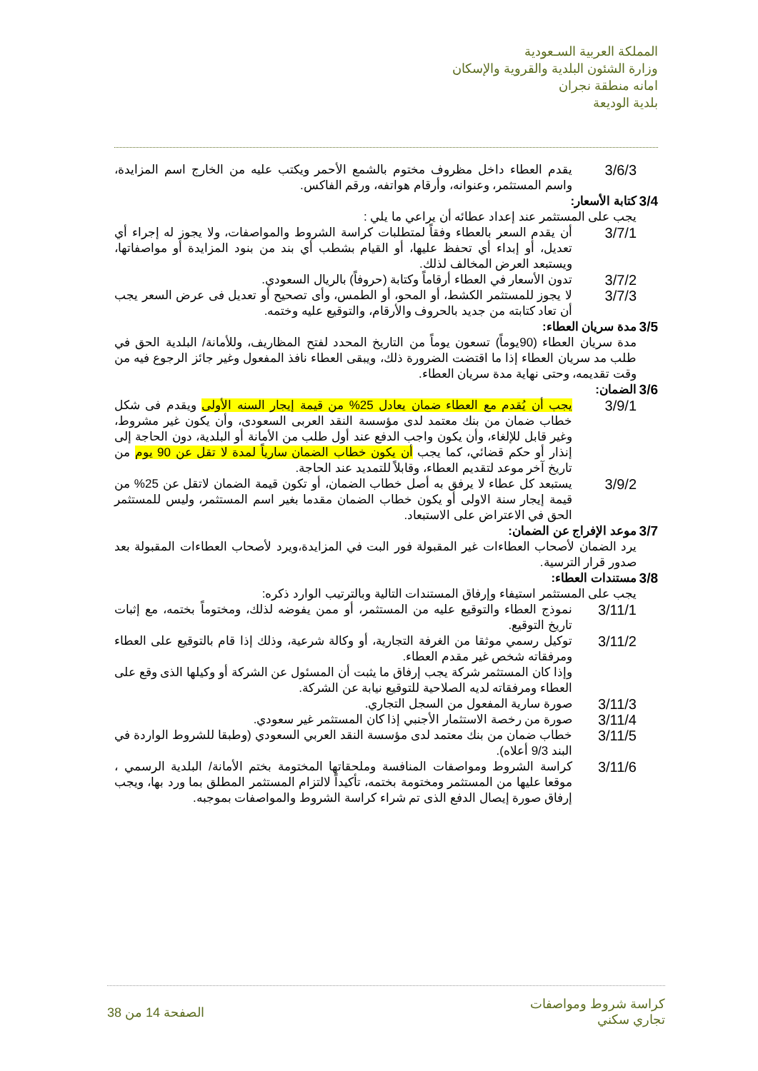المملكة العربية السـعودية
وزارة الشئون البلدية والقروية والإسكان
امانه منطقة نجران
بلدية الوديعة
3/6/3
يقدم العطاء داخل مظروف مختوم بالشمع الأحمر ويكتب عليه من الخارج اسم المزايدة، واسم المستثمر، وعنوانه، وأرقام هواتفه، ورقم الفاكس.
3/4 كتابة الأسعار:
يجب على المستثمر عند إعداد عطائه أن يراعي ما يلي :
3/7/1
أن يقدم السعر بالعطاء وفقاً لمتطلبات كراسة الشروط والمواصفات، ولا يجوز له إجراء أي تعديل، أو إبداء أي تحفظ عليها، أو القيام بشطب أي بند من بنود المزايدة أو مواصفاتها، ويستبعد العرض المخالف لذلك.
3/7/2
تدون الأسعار في العطاء أرقاماً وكتابة (حروفاً) بالريال السعودي.
3/7/3
لا يجوز للمستثمر الكشط، أو المحو، أو الطمس، وأى تصحيح أو تعديل فى عرض السعر يجب أن تعاد كتابته من جديد بالحروف والأرقام، والتوقيع عليه وختمه.
3/5 مدة سريان العطاء:
مدة سريان العطاء (90يوماً) تسعون يوماً من التاريخ المحدد لفتح المظاريف، وللأمانة/ البلدية الحق في طلب مد سريان العطاء إذا ما اقتضت الضرورة ذلك، ويبقى العطاء نافذ المفعول وغير جائز الرجوع فيه من وقت تقديمه، وحتى نهاية مدة سريان العطاء.
3/6 الضمان:
3/9/1
يجب أن يُقدم مع العطاء ضمان يعادل 25% من قيمة إيجار السنه الأولى ويقدم فى شكل خطاب ضمان من بنك معتمد لدى مؤسسة النقد العربى السعودى، وأن يكون غير مشروط، وغير قابل للإلغاء، وأن يكون واجب الدفع عند أول طلب من الأمانة أو البلدية، دون الحاجة إلى إنذار أو حكم قضائي، كما يجب أن يكون خطاب الضمان سارياً لمدة لا تقل عن 90 يوم من تاريخ آخر موعد لتقديم العطاء، وقابلاً للتمديد عند الحاجة.
3/9/2
يستبعد كل عطاء لا يرفق به أصل خطاب الضمان، أو تكون قيمة الضمان لاتقل عن 25% من قيمة إيجار سنة الاولى أو يكون خطاب الضمان مقدما بغير اسم المستثمر، وليس للمستثمر الحق في الاعتراض على الاستبعاد.
3/7 موعد الإفراج عن الضمان:
يرد الضمان لأصحاب العطاءات غير المقبولة فور البت في المزايدة،ويرد لأصحاب العطاءات المقبولة بعد صدور قرار الترسية.
3/8 مستندات العطاء:
يجب على المستثمر استيفاء وإرفاق المستندات التالية وبالترتيب الوارد ذكره:
3/11/1
نموذج العطاء والتوقيع عليه من المستثمر، أو ممن يفوضه لذلك، ومختوماً بختمه، مع إثبات تاريخ التوقيع.
3/11/2
توكيل رسمي موثقا من الغرفة التجارية، أو وكالة شرعية، وذلك إذا قام بالتوقيع على العطاء ومرفقاته شخص غير مقدم العطاء.
وإذا كان المستثمر شركة يجب إرفاق ما يثبت أن المسئول عن الشركة أو وكيلها الذى وقع على العطاء ومرفقاته لديه الصلاحية للتوقيع نيابة عن الشركة.
3/11/3
صورة سارية المفعول من السجل التجاري.
3/11/4
صورة من رخصة الاستثمار الأجنبي إذا كان المستثمر غير سعودي.
3/11/5
خطاب ضمان من بنك معتمد لدى مؤسسة النقد العربي السعودي (وطبقا للشروط الواردة في البند 9/3 أعلاه).
3/11/6
كراسة الشروط ومواصفات المنافسة وملحقاتها المختومة بختم الأمانة/ البلدية الرسمي ، موقعا عليها من المستثمر ومختومة بختمه، تأكيداً لالتزام المستثمر المطلق بما ورد بها، ويجب إرفاق صورة إيصال الدفع الذى تم شراء كراسة الشروط والمواصفات بموجبه.
كراسة شروط ومواصفات
تجاري سكني
الصفحة 14 من 38